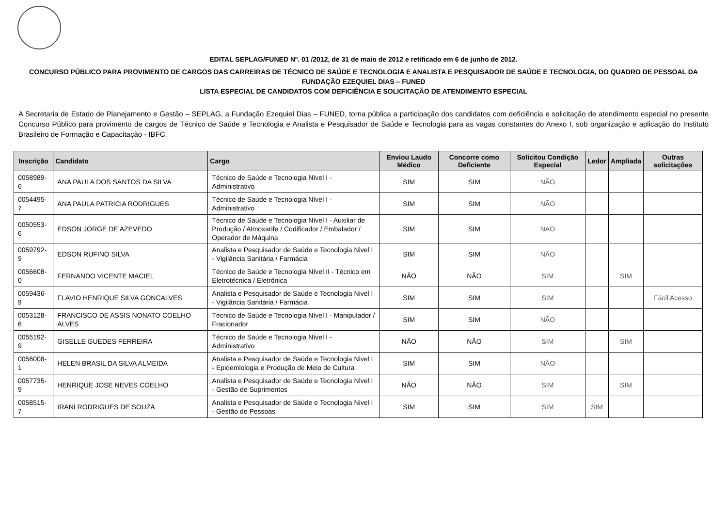EDITAL SEPLAG/FUNED Nº. 01 /2012, de 31 de maio de 2012 e retificado em 6 de junho de 2012.
CONCURSO PÚBLICO PARA PROVIMENTO DE CARGOS DAS CARREIRAS DE TÉCNICO DE SAÚDE E TECNOLOGIA E ANALISTA E PESQUISADOR DE SAÚDE E TECNOLOGIA, DO QUADRO DE PESSOAL DA FUNDAÇÃO EZEQUIEL DIAS – FUNED
LISTA ESPECIAL DE CANDIDATOS COM DEFICIÊNCIA E SOLICITAÇÃO DE ATENDIMENTO ESPECIAL
A Secretaria de Estado de Planejamento e Gestão – SEPLAG, a Fundação Ezequiel Dias – FUNED, torna pública a participação dos candidatos com deficiência e solicitação de atendimento especial no presente Concurso Público para provimento de cargos de Técnico de Saúde e Tecnologia e Analista e Pesquisador de Saúde e Tecnologia para as vagas constantes do Anexo I, sob organização e aplicação do Instituto Brasileiro de Formação e Capacitação - IBFC.
| Inscrição | Candidato | Cargo | Enviou Laudo Médico | Concorre como Deficiente | Solicitou Condição Especial | Ledor | Ampliada | Outras solicitações |
| --- | --- | --- | --- | --- | --- | --- | --- | --- |
| 0058989-6 | ANA PAULA DOS SANTOS DA SILVA | Técnico de Saúde e Tecnologia Nível I - Administrativo | SIM | SIM | NÃO | | | |
| 0054495-7 | ANA PAULA PATRICIA RODRIGUES | Técnico de Saúde e Tecnologia Nível I - Administrativo | SIM | SIM | NÃO | | | |
| 0050553-6 | EDSON JORGE DE AZEVEDO | Técnico de Saúde e Tecnologia Nível I - Auxiliar de Produção / Almoxarife / Codificador / Embalador / Operador de Máquina | SIM | SIM | NAO | | | |
| 0059792-9 | EDSON RUFINO SILVA | Analista e Pesquisador de Saúde e Tecnologia Nivel I - Vigilância Sanitária / Farmácia | SIM | SIM | NÃO | | | |
| 0056608-0 | FERNANDO VICENTE MACIEL | Técnico de Saúde e Tecnologia Nível II - Técnico em Eletrotécnica / Eletrônica | NÃO | NÃO | SIM | | SIM | |
| 0059436-9 | FLAVIO HENRIQUE SILVA GONCALVES | Analista e Pesquisador de Saúde e Tecnologia Nivel I - Vigilância Sanitária / Farmácia | SIM | SIM | SIM | | | Fácil Acesso |
| 0053128-6 | FRANCISCO DE ASSIS NONATO COELHO ALVES | Técnico de Saúde e Tecnologia Nível I - Manipulador / Fracionador | SIM | SIM | NÃO | | | |
| 0055192-9 | GISELLE GUEDES FERREIRA | Técnico de Saúde e Tecnologia Nível I - Administrativo | NÃO | NÃO | SIM | | SIM | |
| 0056008-1 | HELEN BRASIL DA SILVA ALMEIDA | Analista e Pesquisador de Saúde e Tecnologia Nivel I - Epidemiologia e Produção de Meio de Cultura | SIM | SIM | NÃO | | | |
| 0057735-9 | HENRIQUE JOSE NEVES COELHO | Analista e Pesquisador de Saúde e Tecnologia Nivel I - Gestão de Suprimentos | NÃO | NÃO | SIM | | SIM | |
| 0058515-7 | IRANI RODRIGUES DE SOUZA | Analista e Pesquisador de Saúde e Tecnologia Nivel I - Gestão de Pessoas | SIM | SIM | SIM | SIM | | |